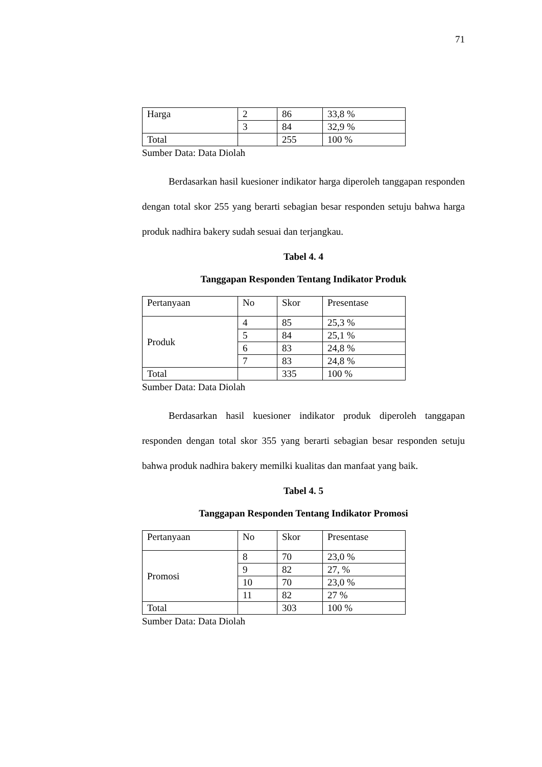71
| Harga | 2 | 86 | 33,8 % |
| | 3 | 84 | 32,9 % |
| Total | | 255 | 100 % |
Sumber Data: Data Diolah
Berdasarkan hasil kuesioner indikator harga diperoleh tanggapan responden dengan total skor 255 yang berarti sebagian besar responden setuju bahwa harga produk nadhira bakery sudah sesuai dan terjangkau.
Tabel 4. 4
Tanggapan Responden Tentang Indikator Produk
| Pertanyaan | No | Skor | Presentase |
| Produk | 4 | 85 | 25,3 % |
| | 5 | 84 | 25,1 % |
| | 6 | 83 | 24,8 % |
| | 7 | 83 | 24,8 % |
| Total | | 335 | 100 % |
Sumber Data: Data Diolah
Berdasarkan hasil kuesioner indikator produk diperoleh tanggapan responden dengan total skor 355 yang berarti sebagian besar responden setuju bahwa produk nadhira bakery memilki kualitas dan manfaat yang baik.
Tabel 4. 5
Tanggapan Responden Tentang Indikator Promosi
| Pertanyaan | No | Skor | Presentase |
| Promosi | 8 | 70 | 23,0 % |
| | 9 | 82 | 27, % |
| | 10 | 70 | 23,0 % |
| | 11 | 82 | 27 % |
| Total | | 303 | 100 % |
Sumber Data: Data Diolah